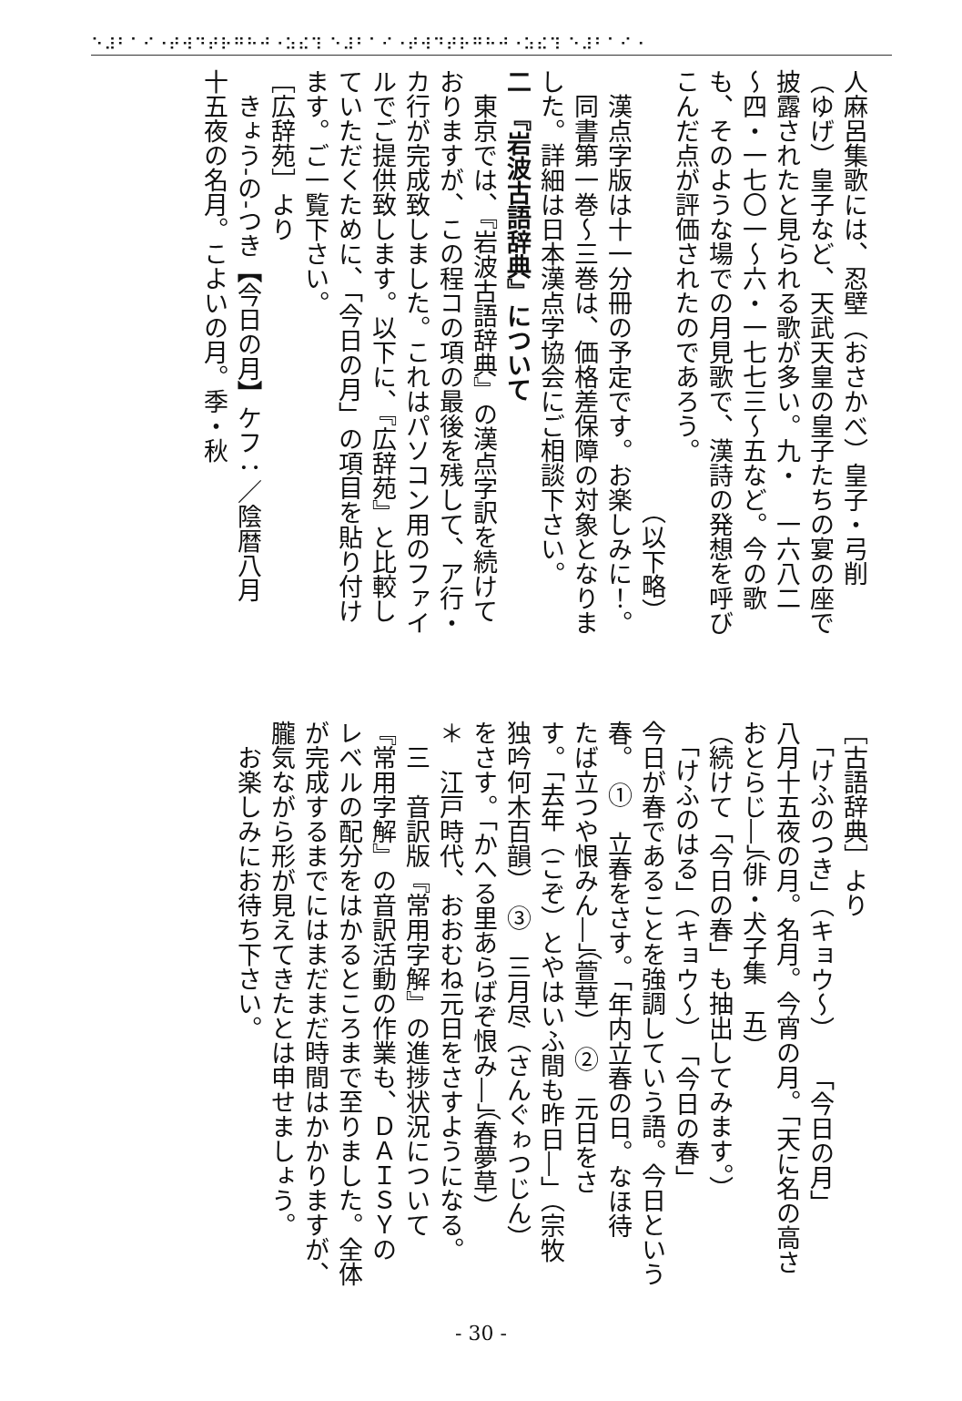⠑⠼⠃⠁⠊⠐⠞⠺⠙⠞⠗⠛⠓⠚⠐⠵⠮⠹ ⠑⠼⠃⠁⠊⠐⠞⠺⠙⠞⠗⠛⠓⠚⠐⠵⠮⠹ ⠑⠼⠃⠁⠊⠐
人麻呂集歌には、忍壁（おさかべ）皇子・弓削
（ゆげ）皇子など、天武天皇の皇子たちの宴の座で
披露されたと見られる歌が多い。九・　一六八二
〜四・一七〇一〜六・一七七三〜五など。今の歌
も、そのような場での月見歌で、漢詩の発想を呼び
こんだ点が評価されたのであろう。
　　　　　　　　　　　　　　　　　　（以下略）
　漢点字版は十一分冊の予定です。お楽しみに！。
　同書第一巻〜三巻は、価格差保障の対象となりま
した。詳細は日本漢点字協会にご相談下さい。
二　『岩波古語辞典』について
　東京では、『岩波古語辞典』の漢点字訳を続けて
おりますが、この程コの項の最後を残して、ア行・
カ行が完成致しました。これはパソコン用のファイ
ルでご提供致します。以下に、『広辞苑』と比較し
ていただくために、「今日の月」の項目を貼り付け
ます。ご一覧下さい。
［広辞苑］より
　きょう‐の‐つき【今日の月】ケフ：／陰暦八月
十五夜の名月。こよいの月。季・秋
［古語辞典］より
　「けふのつき」（キョウ〜）　　「今日の月」
八月十五夜の月。名月。今宵の月。「天に名の高さ
おとらじ―」（俳・犬子集　五）
（続けて「今日の春」も抽出してみます。）
　「けふのはる」（キョウ〜）　「今日の春」
今日が春であることを強調していう語。今日という
春。　①　立春をさす。「年内立春の日。なほ待
たば立つや恨みん―」（萱草）　②　元日をさ
す。「去年（こぞ）とやはいふ間も昨日―」（宗牧
独吟何木百韻）　③　三月尽（さんぐゎつじん）
をさす。「かへる里あらばぞ恨み―」（春夢草）
＊　江戸時代、おおむね元日をさすようになる。
　三　音訳版『常用字解』の進捗状況について
『常用字解』の音訳活動の作業も、ＤＡＩＳＹの
レベルの配分をはかるところまで至りました。全体
が完成するまでにはまだまだ時間はかかりますが、
朧気ながら形が見えてきたとは申せましょう。
　お楽しみにお待ち下さい。
- 30 -